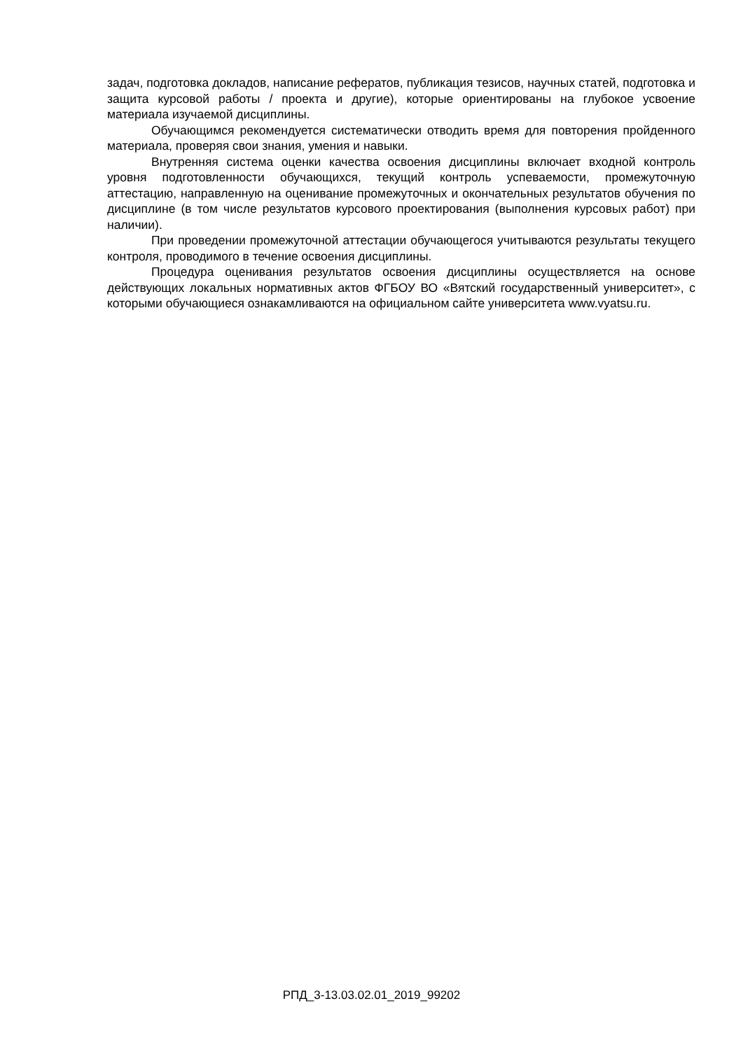задач, подготовка докладов, написание рефератов, публикация тезисов, научных статей, подготовка и защита курсовой работы / проекта и другие), которые ориентированы на глубокое усвоение материала изучаемой дисциплины.
Обучающимся рекомендуется систематически отводить время для повторения пройденного материала, проверяя свои знания, умения и навыки.
Внутренняя система оценки качества освоения дисциплины включает входной контроль уровня подготовленности обучающихся, текущий контроль успеваемости, промежуточную аттестацию, направленную на оценивание промежуточных и окончательных результатов обучения по дисциплине (в том числе результатов курсового проектирования (выполнения курсовых работ) при наличии).
При проведении промежуточной аттестации обучающегося учитываются результаты текущего контроля, проводимого в течение освоения дисциплины.
Процедура оценивания результатов освоения дисциплины осуществляется на основе действующих локальных нормативных актов ФГБОУ ВО «Вятский государственный университет», с которыми обучающиеся ознакамливаются на официальном сайте университета www.vyatsu.ru.
РПД_3-13.03.02.01_2019_99202